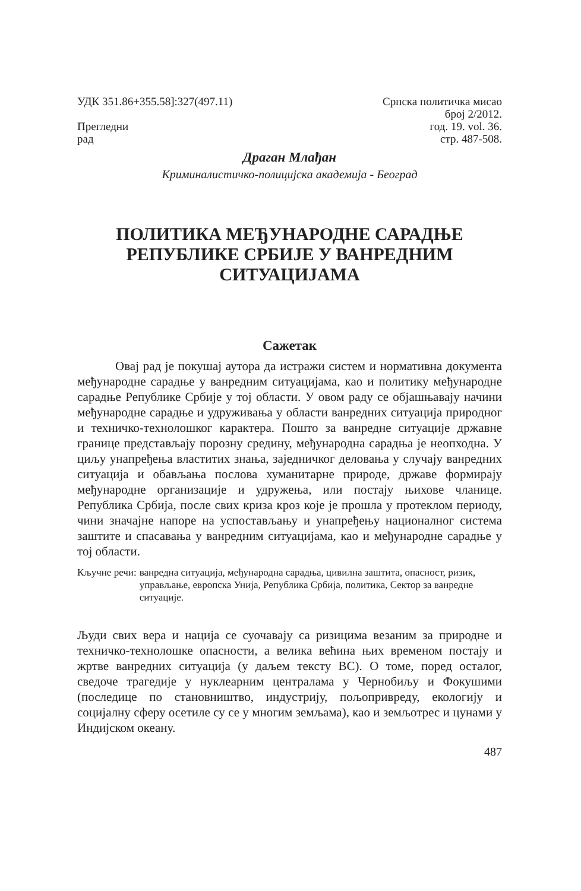УДК 351.86+355.58]:327(497.11)
Прегледни
рад
Српска политичка мисао
број 2/2012.
год. 19. vol. 36.
стр. 487-508.
Драган Млађан
Криминалистичко-полицијска академија - Београд
ПОЛИТИКА МЕЂУНАРОДНЕ САРАДЊЕ РЕПУБЛИКЕ СРБИЈЕ У ВАНРЕДНИМ СИТУАЦИЈАМА
Сажетак
Овај рад је покушај аутора да истражи систем и нормативна документа међународне сарадње у ванредним ситуацијама, као и политику међународне сарадње Републике Србије у тој области. У овом раду се објашњавају начини међународне сарадње и удруживања у области ванредних ситуација природног и техничко-технолошког карактера. Пошто за ванредне ситуације државне границе представљају порозну средину, међународна сарадња је неопходна. У циљу унапређења властитих знања, заједничког деловања у случају ванредних ситуација и обављања послова хуманитарне природе, државе формирају међународне организације и удружења, или постају њихове чланице. Република Србија, после свих криза кроз које је прошла у протеклом периоду, чини значајне напоре на успостављању и унапређењу националног система заштите и спасавања у ванредним ситуацијама, као и међународне сарадње у тој области.
Кључне речи: ванредна ситуација, међународна сарадња, цивилна заштита, опасност, ризик, управљање, европска Унија, Република Србија, политика, Сектор за ванредне ситуације.
Људи свих вера и нација се суочавају са ризицима везаним за природне и техничко-технолошке опасности, а велика већина њих временом постају и жртве ванредних ситуација (у даљем тексту ВС). О томе, поред осталог, сведоче трагедије у нуклеарним централама у Чернобиљу и Фокушими (последице по становништво, индустрију, пољопривреду, екологију и социјалну сферу осетиле су се у многим земљама), као и земљотрес и цунами у Индијском океану.
487